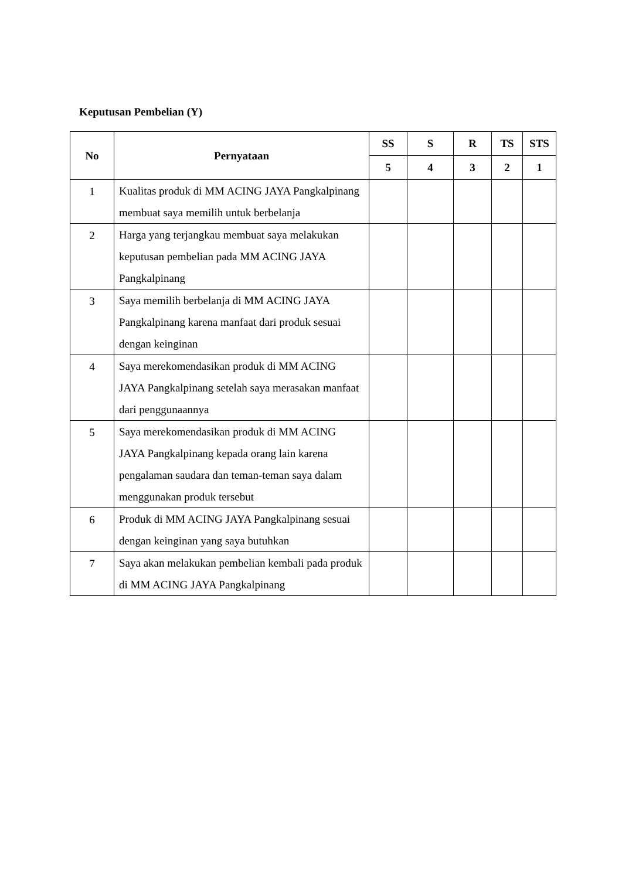Keputusan Pembelian (Y)
| No | Pernyataan | SS | S | R | TS | STS |
| --- | --- | --- | --- | --- | --- | --- |
| | | 5 | 4 | 3 | 2 | 1 |
| 1 | Kualitas produk di MM ACING JAYA Pangkalpinang membuat saya memilih untuk berbelanja | | | | | |
| 2 | Harga yang terjangkau membuat saya melakukan keputusan pembelian pada MM ACING JAYA Pangkalpinang | | | | | |
| 3 | Saya memilih berbelanja di MM ACING JAYA Pangkalpinang karena manfaat dari produk sesuai dengan keinginan | | | | | |
| 4 | Saya merekomendasikan produk di MM ACING JAYA Pangkalpinang setelah saya merasakan manfaat dari penggunaannya | | | | | |
| 5 | Saya merekomendasikan produk di MM ACING JAYA Pangkalpinang kepada orang lain karena pengalaman saudara dan teman-teman saya dalam menggunakan produk tersebut | | | | | |
| 6 | Produk di MM ACING JAYA Pangkalpinang sesuai dengan keinginan yang saya butuhkan | | | | | |
| 7 | Saya akan melakukan pembelian kembali pada produk di MM ACING JAYA Pangkalpinang | | | | | |